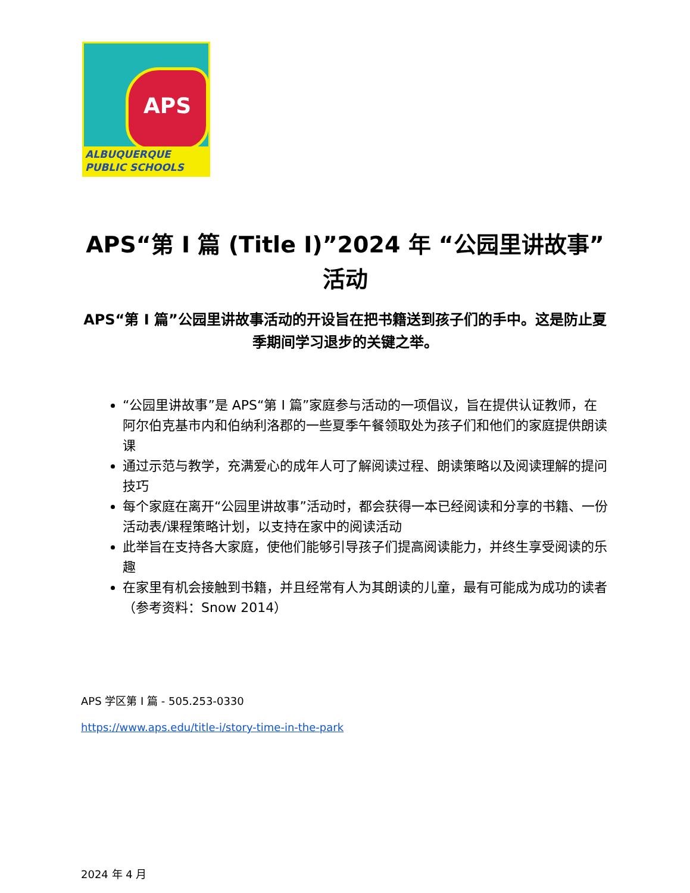APS
ALBUQUERQUE
PUBLIC SCHOOLS
APS“第 I 篇 (Title I)”2024 年 “公园里讲故事”
活动
APS“第 I 篇”公园里讲故事活动的开设旨在把书籍送到孩子们的手中。这是防止夏季期间学习退步的关键之举。
“公园里讲故事”是 APS“第 I 篇”家庭参与活动的一项倡议，旨在提供认证教师，在阿尔伯克基市内和伯纳利洛郡的一些夏季午餐领取处为孩子们和他们的家庭提供朗读课
通过示范与教学，充满爱心的成年人可了解阅读过程、朗读策略以及阅读理解的提问技巧
每个家庭在离开“公园里讲故事”活动时，都会获得一本已经阅读和分享的书籍、一份活动表/课程策略计划，以支持在家中的阅读活动
此举旨在支持各大家庭，使他们能够引导孩子们提高阅读能力，并终生享受阅读的乐趣
在家里有机会接触到书籍，并且经常有人为其朗读的儿童，最有可能成为成功的读者（参考资料：Snow 2014）
APS 学区第 I 篇 - 505.253-0330
https://www.aps.edu/title-i/story-time-in-the-park
2024 年 4 月